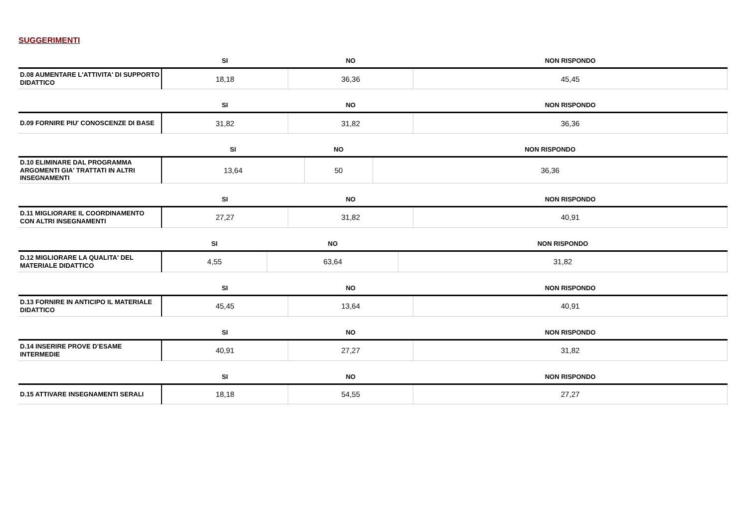SUGGERIMENTI
| | SI | NO | NON RISPONDO |
| --- | --- | --- | --- |
| D.08 AUMENTARE L'ATTIVITA' DI SUPPORTO DIDATTICO | 18,18 | 36,36 | 45,45 |
| | SI | NO | NON RISPONDO |
| --- | --- | --- | --- |
| D.09 FORNIRE PIU' CONOSCENZE DI BASE | 31,82 | 31,82 | 36,36 |
| | SI | NO | NON RISPONDO |
| --- | --- | --- | --- |
| D.10 ELIMINARE DAL PROGRAMMA ARGOMENTI GIA' TRATTATI IN ALTRI INSEGNAMENTI | 13,64 | 50 | 36,36 |
| | SI | NO | NON RISPONDO |
| --- | --- | --- | --- |
| D.11 MIGLIORARE IL COORDINAMENTO CON ALTRI INSEGNAMENTI | 27,27 | 31,82 | 40,91 |
| | SI | NO | NON RISPONDO |
| --- | --- | --- | --- |
| D.12 MIGLIORARE LA QUALITA' DEL MATERIALE DIDATTICO | 4,55 | 63,64 | 31,82 |
| | SI | NO | NON RISPONDO |
| --- | --- | --- | --- |
| D.13 FORNIRE IN ANTICIPO IL MATERIALE DIDATTICO | 45,45 | 13,64 | 40,91 |
| | SI | NO | NON RISPONDO |
| --- | --- | --- | --- |
| D.14 INSERIRE PROVE D’ESAME INTERMEDIE | 40,91 | 27,27 | 31,82 |
| | SI | NO | NON RISPONDO |
| --- | --- | --- | --- |
| D.15 ATTIVARE INSEGNAMENTI SERALI | 18,18 | 54,55 | 27,27 |